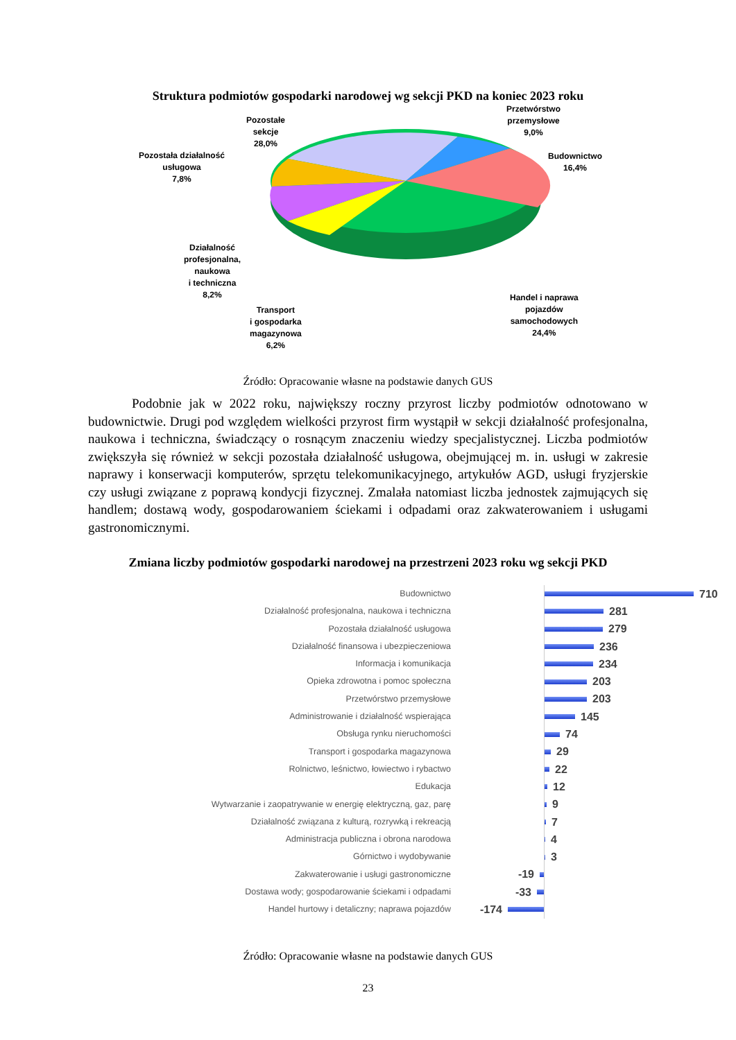Struktura podmiotów gospodarki narodowej wg sekcji PKD na koniec 2023 roku
Pozostałe
sekcje
28,0%
Przetwórstwo
przemysłowe
9,0%
Budownictwo
16,4%
Pozostała działalność
usługowa
7,8%
Działalność
profesjonalna,
naukowa
i techniczna
8,2%
Transport
i gospodarka
magazynowa
6,2%
Handel i naprawa
pojazdów
samochodowych
24,4%
Źródło: Opracowanie własne na podstawie danych GUS
Podobnie jak w 2022 roku, największy roczny przyrost liczby podmiotów odnotowano w budownictwie. Drugi pod względem wielkości przyrost firm wystąpił w sekcji działalność profesjonalna, naukowa i techniczna, świadczący o rosnącym znaczeniu wiedzy specjalistycznej. Liczba podmiotów zwiększyła się również w sekcji pozostała działalność usługowa, obejmującej m. in. usługi w zakresie naprawy i konserwacji komputerów, sprzętu telekomunikacyjnego, artykułów AGD, usługi fryzjerskie czy usługi związane z poprawą kondycji fizycznej. Zmalała natomiast liczba jednostek zajmujących się handlem; dostawą wody, gospodarowaniem ściekami i odpadami oraz zakwaterowaniem i usługami gastronomicznymi.
Zmiana liczby podmiotów gospodarki narodowej na przestrzeni 2023 roku wg sekcji PKD
Budownictwo
710
Działalność profesjonalna, naukowa i techniczna
281
Pozostała działalność usługowa
279
Działalność finansowa i ubezpieczeniowa
236
Informacja i komunikacja
234
Opieka zdrowotna i pomoc społeczna
203
Przetwórstwo przemysłowe
203
Administrowanie i działalność wspierająca
145
Obsługa rynku nieruchomości
74
Transport i gospodarka magazynowa
29
Rolnictwo, leśnictwo, łowiectwo i rybactwo
22
Edukacja
12
Wytwarzanie i zaopatrywanie w energię elektryczną, gaz, parę
9
Działalność związana z kulturą, rozrywką i rekreacją
7
Administracja publiczna i obrona narodowa
4
Górnictwo i wydobywanie
3
Zakwaterowanie i usługi gastronomiczne
-19
Dostawa wody; gospodarowanie ściekami i odpadami
-33
Handel hurtowy i detaliczny; naprawa pojazdów
-174
Źródło: Opracowanie własne na podstawie danych GUS
23